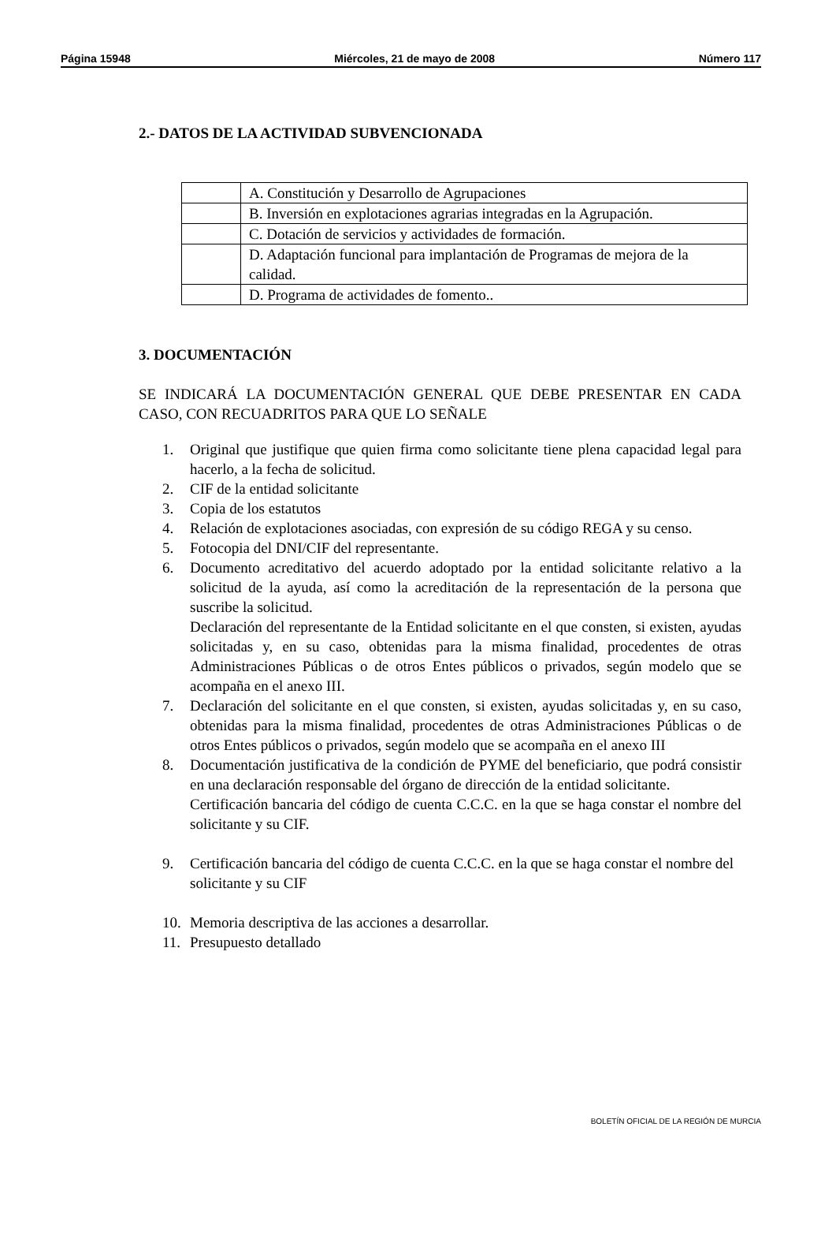Página 15948 Miércoles, 21 de mayo de 2008 Número 117
2.- DATOS DE LA ACTIVIDAD SUBVENCIONADA
| | A. Constitución y Desarrollo de Agrupaciones |
| | B. Inversión en explotaciones agrarias integradas en la Agrupación. |
| | C. Dotación de servicios y actividades de formación. |
| | D. Adaptación funcional para implantación de Programas de mejora de la calidad. |
| | D. Programa de actividades de fomento.. |
3. DOCUMENTACIÓN
SE INDICARÁ LA DOCUMENTACIÓN GENERAL QUE DEBE PRESENTAR EN CADA CASO, CON RECUADRITOS PARA QUE LO SEÑALE
1. Original que justifique que quien firma como solicitante tiene plena capacidad legal para hacerlo, a la fecha de solicitud.
2. CIF de la entidad solicitante
3. Copia de los estatutos
4. Relación de explotaciones asociadas, con expresión de su código REGA y su censo.
5. Fotocopia del DNI/CIF del representante.
6. Documento acreditativo del acuerdo adoptado por la entidad solicitante relativo a la solicitud de la ayuda, así como la acreditación de la representación de la persona que suscribe la solicitud.
Declaración del representante de la Entidad solicitante en el que consten, si existen, ayudas solicitadas y, en su caso, obtenidas para la misma finalidad, procedentes de otras Administraciones Públicas o de otros Entes públicos o privados, según modelo que se acompaña en el anexo III.
7. Declaración del solicitante en el que consten, si existen, ayudas solicitadas y, en su caso, obtenidas para la misma finalidad, procedentes de otras Administraciones Públicas o de otros Entes públicos o privados, según modelo que se acompaña en el anexo III
8. Documentación justificativa de la condición de PYME del beneficiario, que podrá consistir en una declaración responsable del órgano de dirección de la entidad solicitante.
Certificación bancaria del código de cuenta C.C.C. en la que se haga constar el nombre del solicitante y su CIF.
9. Certificación bancaria del código de cuenta C.C.C. en la que se haga constar el nombre del solicitante y su CIF
10. Memoria descriptiva de las acciones a desarrollar.
11. Presupuesto detallado
BOLETÍN OFICIAL DE LA REGIÓN DE MURCIA